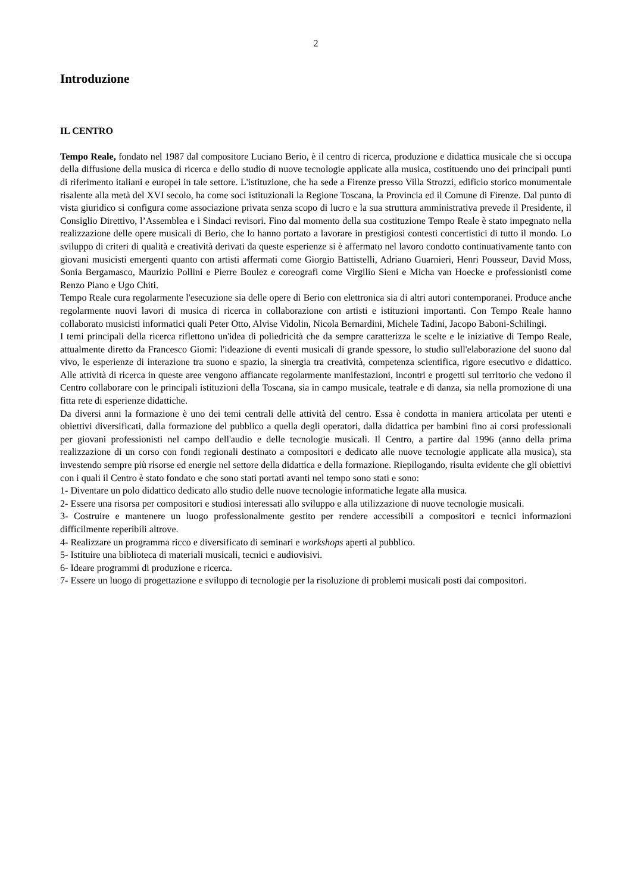2
Introduzione
IL CENTRO
Tempo Reale, fondato nel 1987 dal compositore Luciano Berio, è il centro di ricerca, produzione e didattica musicale che si occupa della diffusione della musica di ricerca e dello studio di nuove tecnologie applicate alla musica, costituendo uno dei principali punti di riferimento italiani e europei in tale settore. L'istituzione, che ha sede a Firenze presso Villa Strozzi, edificio storico monumentale risalente alla metà del XVI secolo, ha come soci istituzionali la Regione Toscana, la Provincia ed il Comune di Firenze. Dal punto di vista giuridico si configura come associazione privata senza scopo di lucro e la sua struttura amministrativa prevede il Presidente, il Consiglio Direttivo, l’Assemblea e i Sindaci revisori. Fino dal momento della sua costituzione Tempo Reale è stato impegnato nella realizzazione delle opere musicali di Berio, che lo hanno portato a lavorare in prestigiosi contesti concertistici di tutto il mondo. Lo sviluppo di criteri di qualità e creatività derivati da queste esperienze si è affermato nel lavoro condotto continuativamente tanto con giovani musicisti emergenti quanto con artisti affermati come Giorgio Battistelli, Adriano Guarnieri, Henri Pousseur, David Moss, Sonia Bergamasco, Maurizio Pollini e Pierre Boulez e coreografi come Virgilio Sieni e Micha van Hoecke e professionisti come Renzo Piano e Ugo Chiti.
Tempo Reale cura regolarmente l'esecuzione sia delle opere di Berio con elettronica sia di altri autori contemporanei. Produce anche regolarmente nuovi lavori di musica di ricerca in collaborazione con artisti e istituzioni importanti. Con Tempo Reale hanno collaborato musicisti informatici quali Peter Otto, Alvise Vidolin, Nicola Bernardini, Michele Tadini, Jacopo Baboni-Schilingi.
I temi principali della ricerca riflettono un'idea di poliedricità che da sempre caratterizza le scelte e le iniziative di Tempo Reale, attualmente diretto da Francesco Giomi: l'ideazione di eventi musicali di grande spessore, lo studio sull'elaborazione del suono dal vivo, le esperienze di interazione tra suono e spazio, la sinergia tra creatività, competenza scientifica, rigore esecutivo e didattico. Alle attività di ricerca in queste aree vengono affiancate regolarmente manifestazioni, incontri e progetti sul territorio che vedono il Centro collaborare con le principali istituzioni della Toscana, sia in campo musicale, teatrale e di danza, sia nella promozione di una fitta rete di esperienze didattiche.
Da diversi anni la formazione è uno dei temi centrali delle attività del centro. Essa è condotta in maniera articolata per utenti e obiettivi diversificati, dalla formazione del pubblico a quella degli operatori, dalla didattica per bambini fino ai corsi professionali per giovani professionisti nel campo dell'audio e delle tecnologie musicali. Il Centro, a partire dal 1996 (anno della prima realizzazione di un corso con fondi regionali destinato a compositori e dedicato alle nuove tecnologie applicate alla musica), sta investendo sempre più risorse ed energie nel settore della didattica e della formazione. Riepilogando, risulta evidente che gli obiettivi con i quali il Centro è stato fondato e che sono stati portati avanti nel tempo sono stati e sono:
1- Diventare un polo didattico dedicato allo studio delle nuove tecnologie informatiche legate alla musica.
2- Essere una risorsa per compositori e studiosi interessati allo sviluppo e alla utilizzazione di nuove tecnologie musicali.
3- Costruire e mantenere un luogo professionalmente gestito per rendere accessibili a compositori e tecnici informazioni difficilmente reperibili altrove.
4- Realizzare un programma ricco e diversificato di seminari e workshops aperti al pubblico.
5- Istituire una biblioteca di materiali musicali, tecnici e audiovisivi.
6- Ideare programmi di produzione e ricerca.
7- Essere un luogo di progettazione e sviluppo di tecnologie per la risoluzione di problemi musicali posti dai compositori.